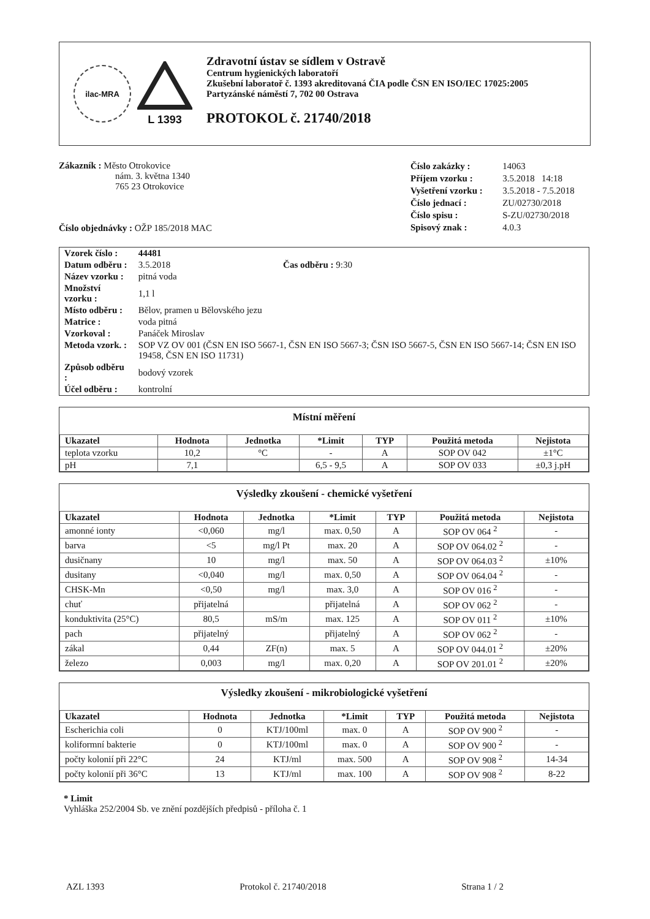ilac-MRA
L 1393
Zdravotní ústav se sídlem v Ostravě
Centrum hygienických laboratoří
Zkušební laboratoř č. 1393 akreditovaná ČIA podle ČSN EN ISO/IEC 17025:2005
Partyzánské náměstí 7, 702 00 Ostrava
PROTOKOL č. 21740/2018
Zákazník : Město Otrokovice
nám. 3. května 1340
765 23 Otrokovice
Číslo objednávky : OŽP 185/2018 MAC
| Číslo zakázky : | 14063 |
| Příjem vzorku : | 3.5.2018 14:18 |
| Vyšetření vzorku : | 3.5.2018 - 7.5.2018 |
| Číslo jednací : | ZU/02730/2018 |
| Číslo spisu : | S-ZU/02730/2018 |
| Spisový znak : | 4.0.3 |
| Vzorek číslo : | 44481 |
| Datum odběru : | 3.5.2018 Čas odběru : 9:30 |
| Název vzorku : | pitná voda |
| Množství vzorku : | 1,1 l |
| Místo odběru : | Bělov, pramen u Bělovského jezu |
| Matrice : | voda pitná |
| Vzorkoval : | Panáček Miroslav |
| Metoda vzork. : | SOP VZ OV 001 (ČSN EN ISO 5667-1, ČSN EN ISO 5667-3; ČSN ISO 5667-5, ČSN EN ISO 5667-14; ČSN EN ISO 19458, ČSN EN ISO 11731) |
| Způsob odběru : | bodový vzorek |
| Účel odběru : | kontrolní |
Místní měření
| Ukazatel | Hodnota | Jednotka | *Limit | TYP | Použitá metoda | Nejistota |
| --- | --- | --- | --- | --- | --- | --- |
| teplota vzorku | 10,2 | °C | - | A | SOP OV 042 | ±1°C |
| pH | 7,1 | | 6,5 - 9,5 | A | SOP OV 033 | ±0,3 j.pH |
Výsledky zkoušení - chemické vyšetření
| Ukazatel | Hodnota | Jednotka | *Limit | TYP | Použitá metoda | Nejistota |
| --- | --- | --- | --- | --- | --- | --- |
| amonné ionty | <0,060 | mg/l | max. 0,50 | A | SOP OV 064 <sup>2</sup> | - |
| barva | <5 | mg/l Pt | max. 20 | A | SOP OV 064.02 <sup>2</sup> | - |
| dusičnany | 10 | mg/l | max. 50 | A | SOP OV 064.03 <sup>2</sup> | ±10% |
| dusitany | <0,040 | mg/l | max. 0,50 | A | SOP OV 064.04 <sup>2</sup> | - |
| CHSK-Mn | <0,50 | mg/l | max. 3,0 | A | SOP OV 016 <sup>2</sup> | - |
| chuť | přijatelná | | přijatelná | A | SOP OV 062 <sup>2</sup> | - |
| konduktivita (25°C) | 80,5 | mS/m | max. 125 | A | SOP OV 011 <sup>2</sup> | ±10% |
| pach | přijatelný | | přijatelný | A | SOP OV 062 <sup>2</sup> | - |
| zákal | 0,44 | ZF(n) | max. 5 | A | SOP OV 044.01 <sup>2</sup> | ±20% |
| železo | 0,003 | mg/l | max. 0,20 | A | SOP OV 201.01 <sup>2</sup> | ±20% |
Výsledky zkoušení - mikrobiologické vyšetření
| Ukazatel | Hodnota | Jednotka | *Limit | TYP | Použitá metoda | Nejistota |
| --- | --- | --- | --- | --- | --- | --- |
| Escherichia coli | 0 | KTJ/100ml | max. 0 | A | SOP OV 900 <sup>2</sup> | - |
| koliformní bakterie | 0 | KTJ/100ml | max. 0 | A | SOP OV 900 <sup>2</sup> | - |
| počty kolonií při 22°C | 24 | KTJ/ml | max. 500 | A | SOP OV 908 <sup>2</sup> | 14-34 |
| počty kolonií při 36°C | 13 | KTJ/ml | max. 100 | A | SOP OV 908 <sup>2</sup> | 8-22 |
* Limit
Vyhláška 252/2004 Sb. ve znění pozdějších předpisů - příloha č. 1
AZL 1393 Protokol č. 21740/2018 Strana 1 / 2